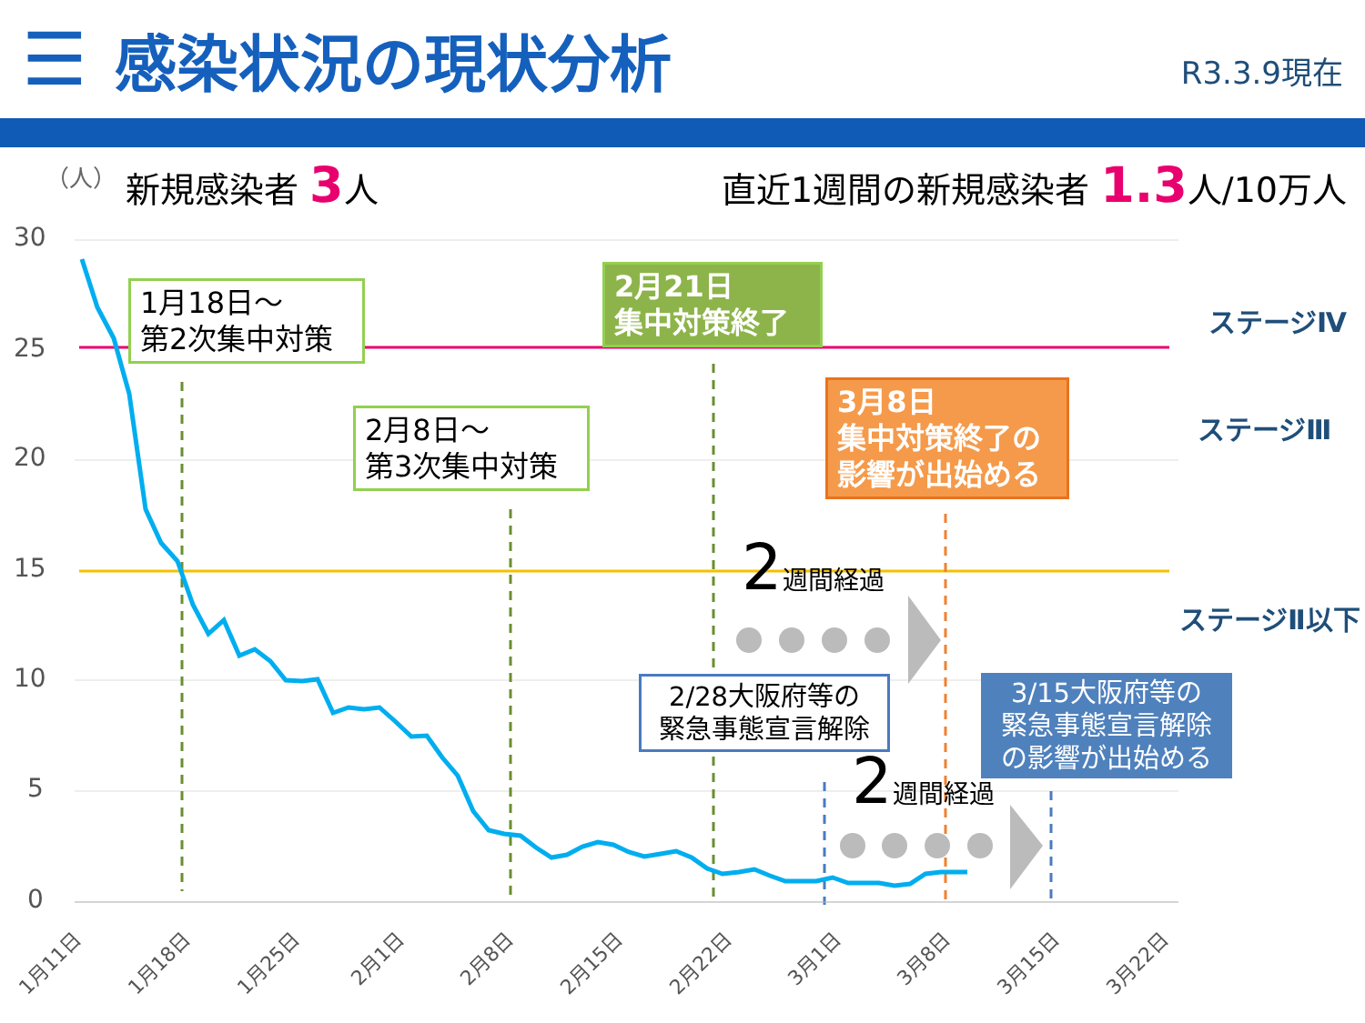☰
感染状況の現状分析
R3.3.9現在
（人）
新規感染者 3人 直近1週間の新規感染者 1.3人/10万人
30
25
20
15
10
5
0
1月11日
1月18日
1月25日
2月1日
2月8日
2月15日
2月22日
3月1日
3月8日
3月15日
3月22日
1月18日～
第2次集中対策
2月8日～
第3次集中対策
2月21日
集中対策終了
3月8日
集中対策終了の
影響が出始める
2/28大阪府等の
緊急事態宣言解除
3/15大阪府等の
緊急事態宣言解除
の影響が出始める
2週間経過
2週間経過
ステージⅣ
ステージⅢ
ステージⅡ以下